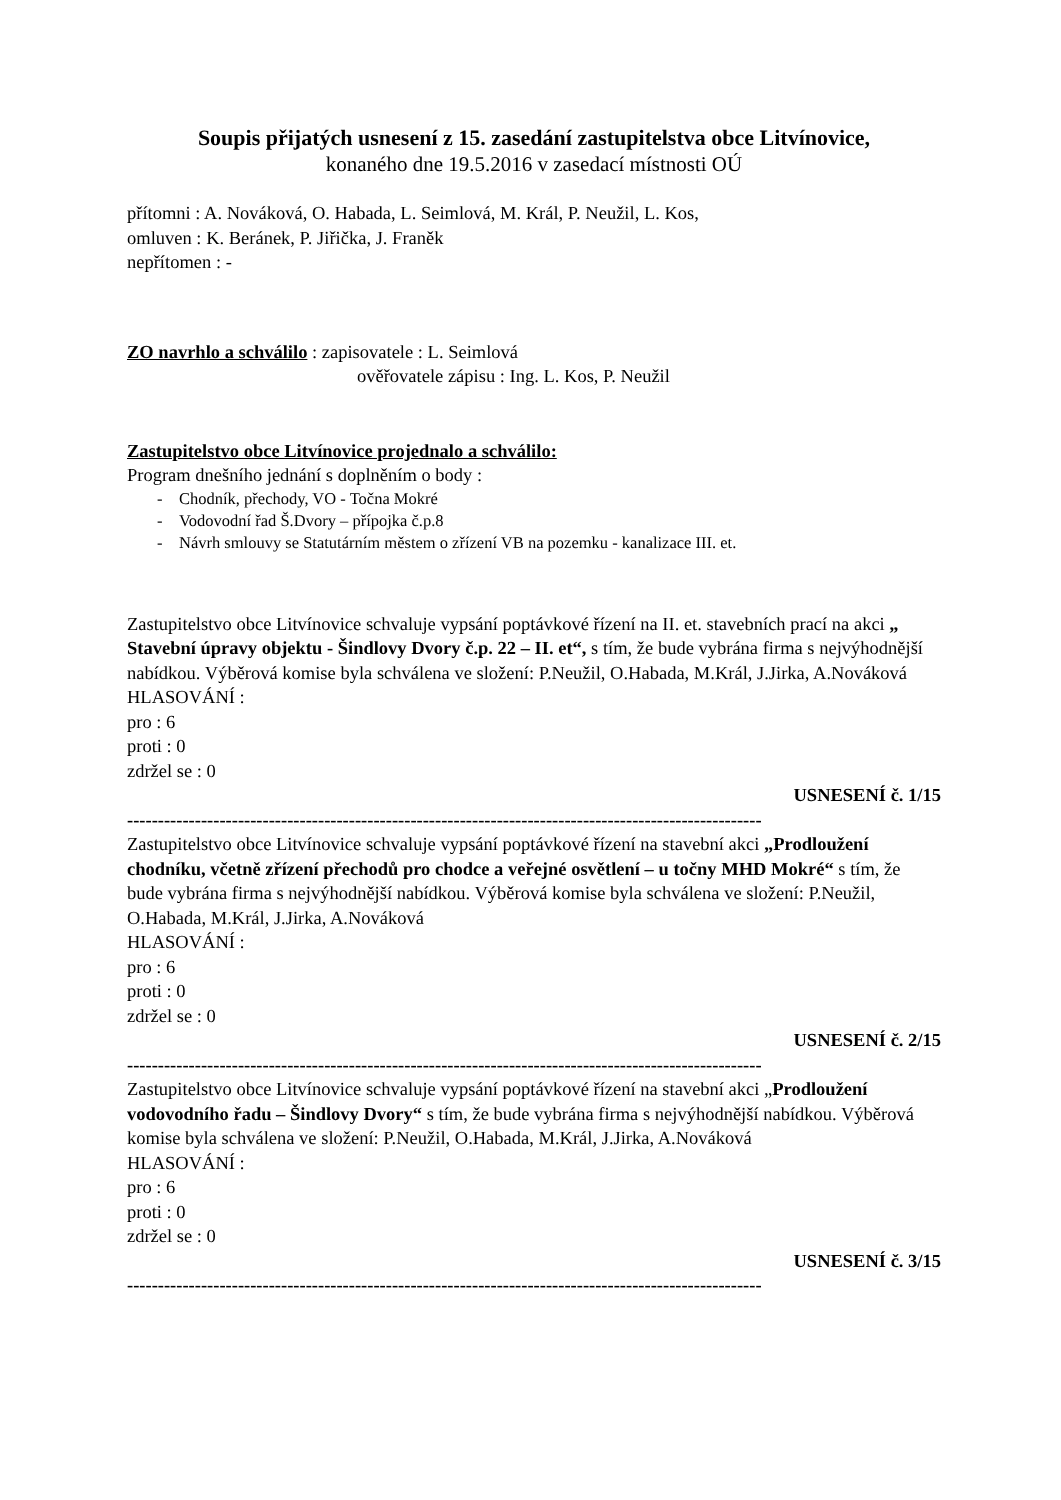Soupis přijatých usnesení z 15. zasedání zastupitelstva obce Litvínovice,
konaného dne 19.5.2016 v zasedací místnosti OÚ
přítomni : A. Nováková, O. Habada, L. Seimlová, M. Král, P. Neužil, L. Kos,
omluven : K. Beránek, P. Jiřička, J. Franěk
nepřítomen : -
ZO navrhlo a schválilo : zapisovatele : L. Seimlová
ověřovatele zápisu : Ing. L. Kos, P. Neužil
Zastupitelstvo obce Litvínovice projednalo a schválilo:
Program dnešního jednání s doplněním o body :
- Chodník, přechody, VO - Točna Mokré
- Vodovodní řad Š.Dvory – přípojka č.p.8
- Návrh smlouvy se Statutárním městem o zřízení VB na pozemku - kanalizace III. et.
Zastupitelstvo obce Litvínovice schvaluje vypsání poptávkové řízení na II. et. stavebních prací na akci „ Stavební úpravy objektu - Šindlovy Dvory č.p. 22 – II. et“, s tím, že bude vybrána firma s nejvýhodnější nabídkou. Výběrová komise byla schválena ve složení: P.Neužil, O.Habada, M.Král, J.Jirka, A.Nováková
HLASOVÁNÍ :
pro : 6
proti : 0
zdržel se : 0
USNESENÍ č. 1/15
-------------------------------------------------------------------------------------------------------
Zastupitelstvo obce Litvínovice schvaluje vypsání poptávkové řízení na stavební akci „Prodloužení chodníku, včetně zřízení přechodů pro chodce a veřejné osvětlení – u točny MHD Mokré“ s tím, že bude vybrána firma s nejvýhodnější nabídkou. Výběrová komise byla schválena ve složení: P.Neužil, O.Habada, M.Král, J.Jirka, A.Nováková
HLASOVÁNÍ :
pro : 6
proti : 0
zdržel se : 0
USNESENÍ č. 2/15
-------------------------------------------------------------------------------------------------------
Zastupitelstvo obce Litvínovice schvaluje vypsání poptávkové řízení na stavební akci „Prodloužení vodovodního řadu – Šindlovy Dvory“ s tím, že bude vybrána firma s nejvýhodnější nabídkou. Výběrová komise byla schválena ve složení: P.Neužil, O.Habada, M.Král, J.Jirka, A.Nováková
HLASOVÁNÍ :
pro : 6
proti : 0
zdržel se : 0
USNESENÍ č. 3/15
-------------------------------------------------------------------------------------------------------